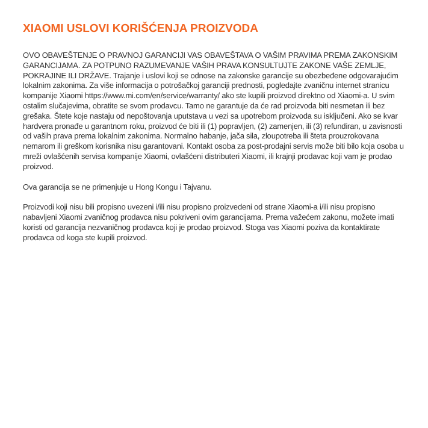XIAOMI USLOVI KORIŠĆENJA PROIZVODA
OVO OBAVEŠTENJE O PRAVNOJ GARANCIJI VAS OBAVEŠTAVA O VAŠIM PRAVIMA PREMA ZAKONSKIM GARANCIJAMA. ZA POTPUNO RAZUMEVANJE VAŠIH PRAVA KONSULTUJTE ZAKONE VAŠE ZEMLJE, POKRAJINE ILI DRŽAVE. Trajanje i uslovi koji se odnose na zakonske garancije su obezbeđene odgovarajućim lokalnim zakonima. Za više informacija o potrošačkoj garanciji prednosti, pogledajte zvaničnu internet stranicu kompanije Xiaomi https://www.mi.com/en/service/warranty/ ako ste kupili proizvod direktno od Xiaomi-a. U svim ostalim slučajevima, obratite se svom prodavcu. Tamo ne garantuje da će rad proizvoda biti nesmetan ili bez grešaka. Štete koje nastaju od nepoštovanja uputstava u vezi sa upotrebom proizvoda su isključeni. Ako se kvar hardvera pronađe u garantnom roku, proizvod će biti ili (1) popravljen, (2) zamenjen, ili (3) refundiran, u zavisnosti od vaših prava prema lokalnim zakonima. Normalno habanje, jača sila, zloupotreba ili šteta prouzrokovana nemarom ili greškom korisnika nisu garantovani. Kontakt osoba za post-prodajni servis može biti bilo koja osoba u mreži ovlašćenih servisa kompanije Xiaomi, ovlašćeni distributeri Xiaomi, ili krajnji prodavac koji vam je prodao proizvod.
Ova garancija se ne primenjuje u Hong Kongu i Tajvanu.
Proizvodi koji nisu bili propisno uvezeni i/ili nisu propisno proizvedeni od strane Xiaomi-a i/ili nisu propisno nabavljeni Xiaomi zvaničnog prodavca nisu pokriveni ovim garancijama. Prema važećem zakonu, možete imati koristi od garancija nezvaničnog prodavca koji je prodao proizvod. Stoga vas Xiaomi poziva da kontaktirate prodavca od koga ste kupili proizvod.